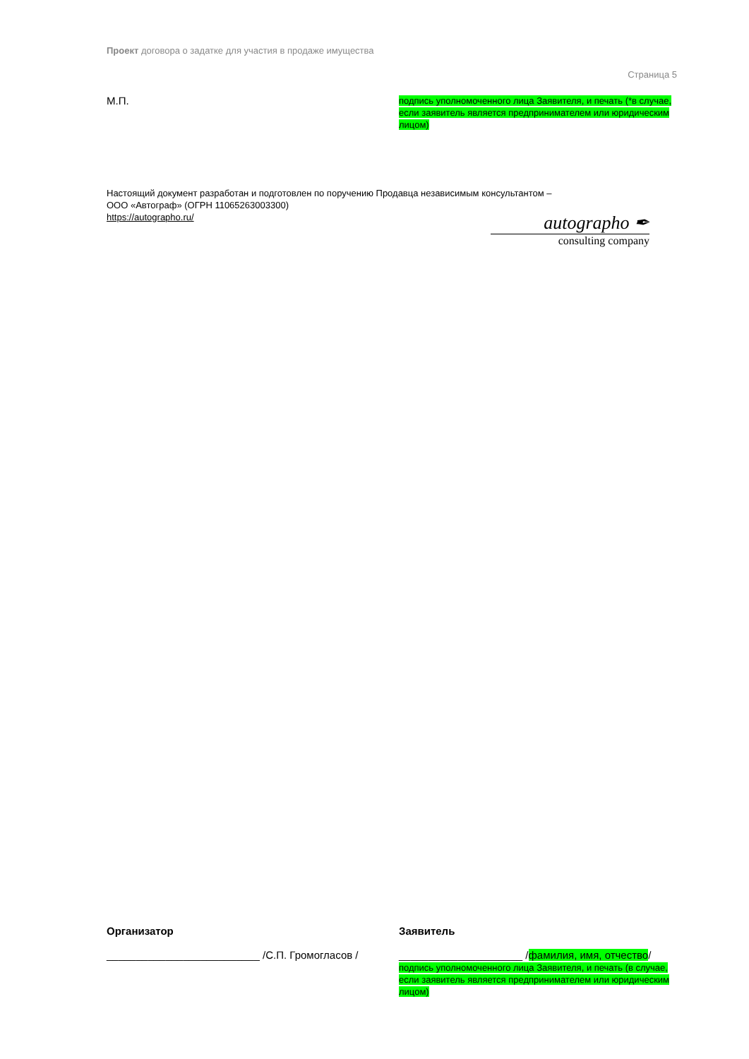Проект договора о задатке для участия в продаже имущества
Страница 5
М.П.
подпись уполномоченного лица Заявителя, и печать (*в случае, если заявитель является предпринимателем или юридическим лицом)
Настоящий документ разработан и подготовлен по поручению Продавца независимым консультантом –
ООО «Автограф» (ОГРН 11065263003300)
https://autographo.ru/
autographo ✒
consulting company
Организатор
__________________________ /С.П. Громогласов /
Заявитель
_____________________ /фамилия, имя, отчество/
подпись уполномоченного лица Заявителя, и печать (в случае, если заявитель является предпринимателем или юридическим лицом)